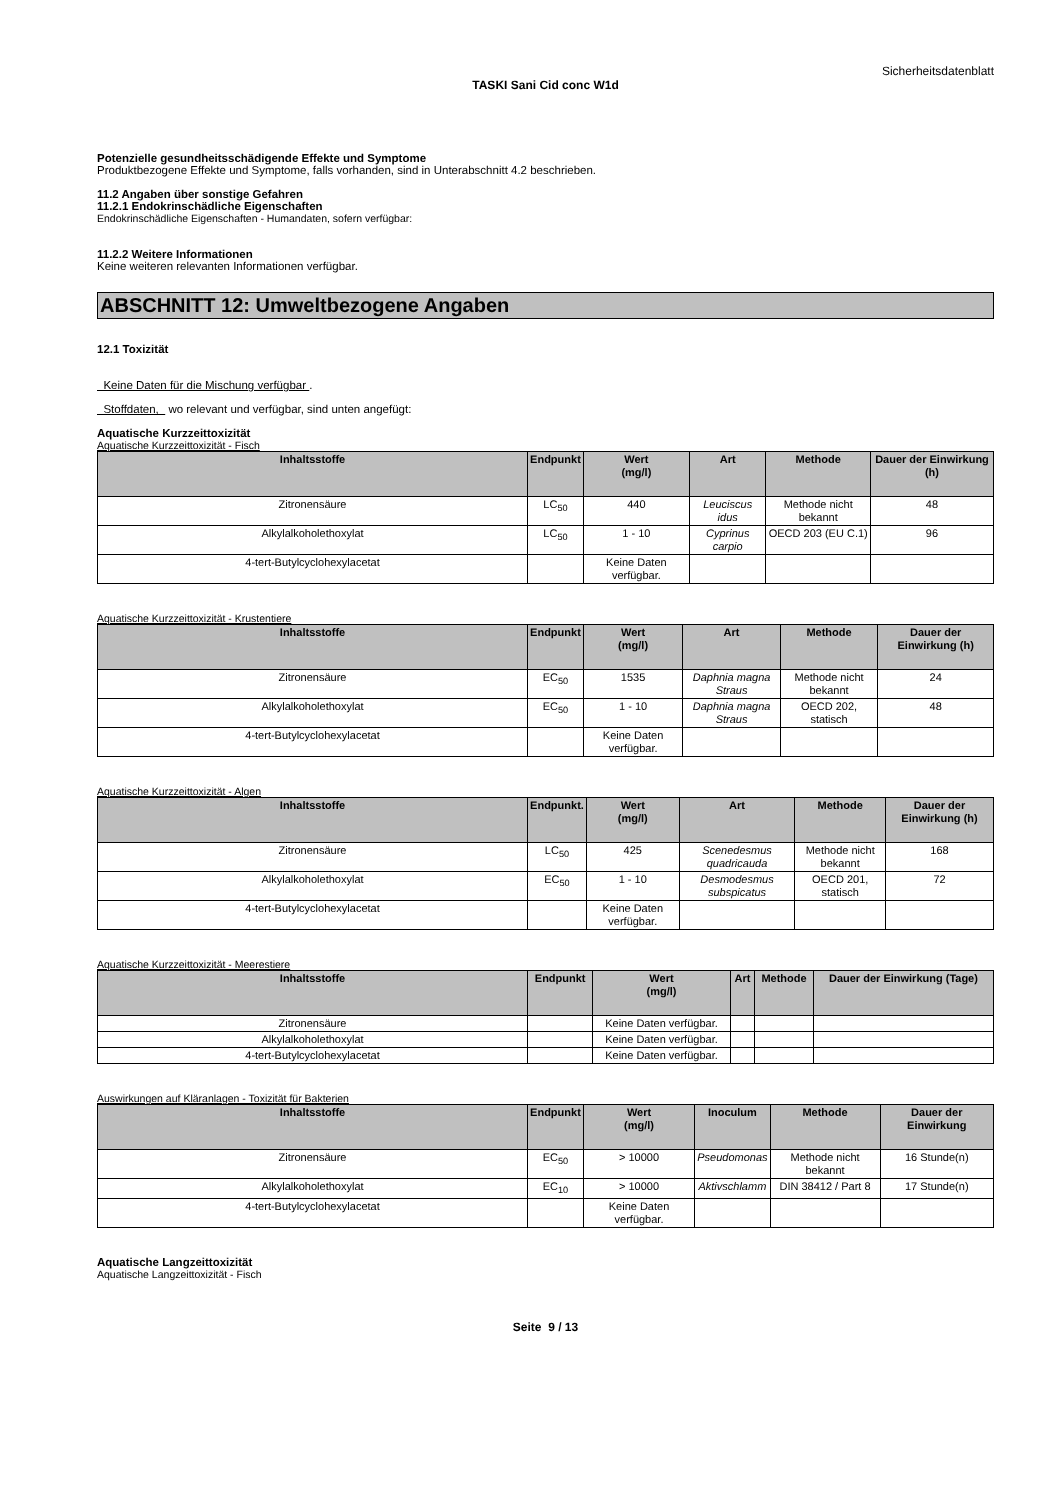Sicherheitsdatenblatt
TASKI Sani Cid conc W1d
Potenzielle gesundheitsschädigende Effekte und Symptome
Produktbezogene Effekte und Symptome, falls vorhanden, sind in Unterabschnitt 4.2 beschrieben.
11.2 Angaben über sonstige Gefahren
11.2.1 Endokrinschädliche Eigenschaften
Endokrinschädliche Eigenschaften - Humandaten, sofern verfügbar:
11.2.2 Weitere Informationen
Keine weiteren relevanten Informationen verfügbar.
ABSCHNITT 12: Umweltbezogene Angaben
12.1 Toxizität
Keine Daten für die Mischung verfügbar .
Stoffdaten, wo relevant und verfügbar, sind unten angefügt:
Aquatische Kurzzeittoxizität
Aquatische Kurzzeittoxizität - Fisch
| Inhaltsstoffe | Endpunkt | Wert (mg/l) | Art | Methode | Dauer der Einwirkung (h) |
| --- | --- | --- | --- | --- | --- |
| Zitronensäure | LC<sub>50</sub> | 440 | Leuciscus idus | Methode nicht bekannt | 48 |
| Alkylalkoholethoxylat | LC<sub>50</sub> | 1 - 10 | Cyprinus carpio | OECD 203 (EU C.1) | 96 |
| 4-tert-Butylcyclohexylacetat | | Keine Daten verfügbar. | | | |
Aquatische Kurzzeittoxizität - Krustentiere
| Inhaltsstoffe | Endpunkt | Wert (mg/l) | Art | Methode | Dauer der Einwirkung (h) |
| --- | --- | --- | --- | --- | --- |
| Zitronensäure | EC<sub>50</sub> | 1535 | Daphnia magna Straus | Methode nicht bekannt | 24 |
| Alkylalkoholethoxylat | EC<sub>50</sub> | 1 - 10 | Daphnia magna Straus | OECD 202, statisch | 48 |
| 4-tert-Butylcyclohexylacetat | | Keine Daten verfügbar. | | | |
Aquatische Kurzzeittoxizität - Algen
| Inhaltsstoffe | Endpunkt. | Wert (mg/l) | Art | Methode | Dauer der Einwirkung (h) |
| --- | --- | --- | --- | --- | --- |
| Zitronensäure | LC<sub>50</sub> | 425 | Scenedesmus quadricauda | Methode nicht bekannt | 168 |
| Alkylalkoholethoxylat | EC<sub>50</sub> | 1 - 10 | Desmodesmus subspicatus | OECD 201, statisch | 72 |
| 4-tert-Butylcyclohexylacetat | | Keine Daten verfügbar. | | | |
Aquatische Kurzzeittoxizität - Meerestiere
| Inhaltsstoffe | Endpunkt | Wert (mg/l) | Art | Methode | Dauer der Einwirkung (Tage) |
| --- | --- | --- | --- | --- | --- |
| Zitronensäure | | Keine Daten verfügbar. | | | |
| Alkylalkoholethoxylat | | Keine Daten verfügbar. | | | |
| 4-tert-Butylcyclohexylacetat | | Keine Daten verfügbar. | | | |
Auswirkungen auf Kläranlagen - Toxizität für Bakterien
| Inhaltsstoffe | Endpunkt | Wert (mg/l) | Inoculum | Methode | Dauer der Einwirkung |
| --- | --- | --- | --- | --- | --- |
| Zitronensäure | EC<sub>50</sub> | > 10000 | Pseudomonas | Methode nicht bekannt | 16 Stunde(n) |
| Alkylalkoholethoxylat | EC<sub>10</sub> | > 10000 | Aktivschlamm | DIN 38412 / Part 8 | 17 Stunde(n) |
| 4-tert-Butylcyclohexylacetat | | Keine Daten verfügbar. | | | |
Aquatische Langzeittoxizität
Aquatische Langzeittoxizität - Fisch
Seite 9 / 13